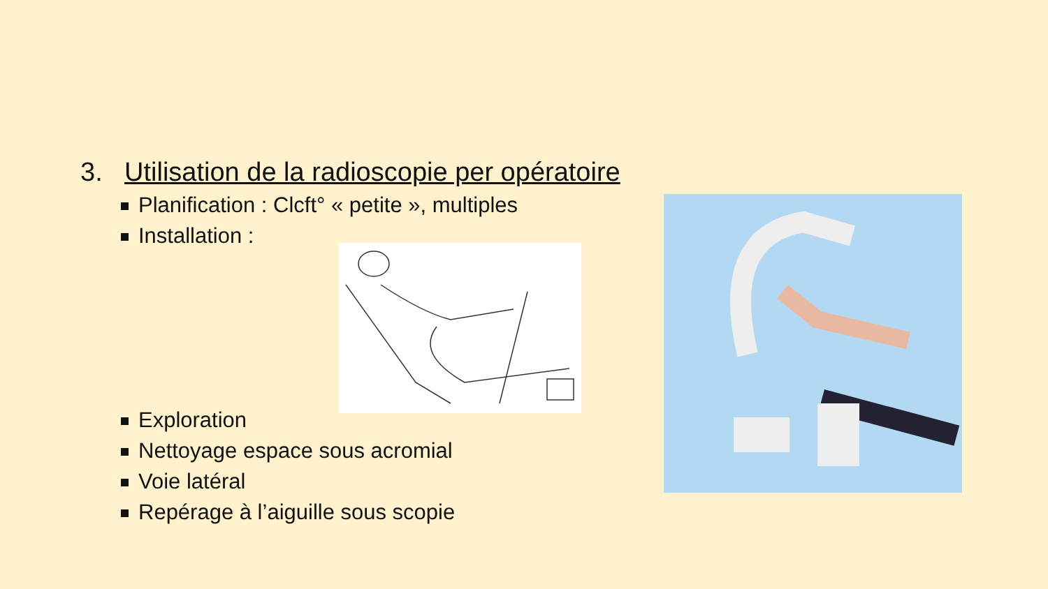3. Utilisation de la radioscopie per opératoire
Planification : Clcft° « petite », multiples
Installation :
Exploration
Nettoyage espace sous acromial
Voie latéral
Repérage à l’aiguille sous scopie